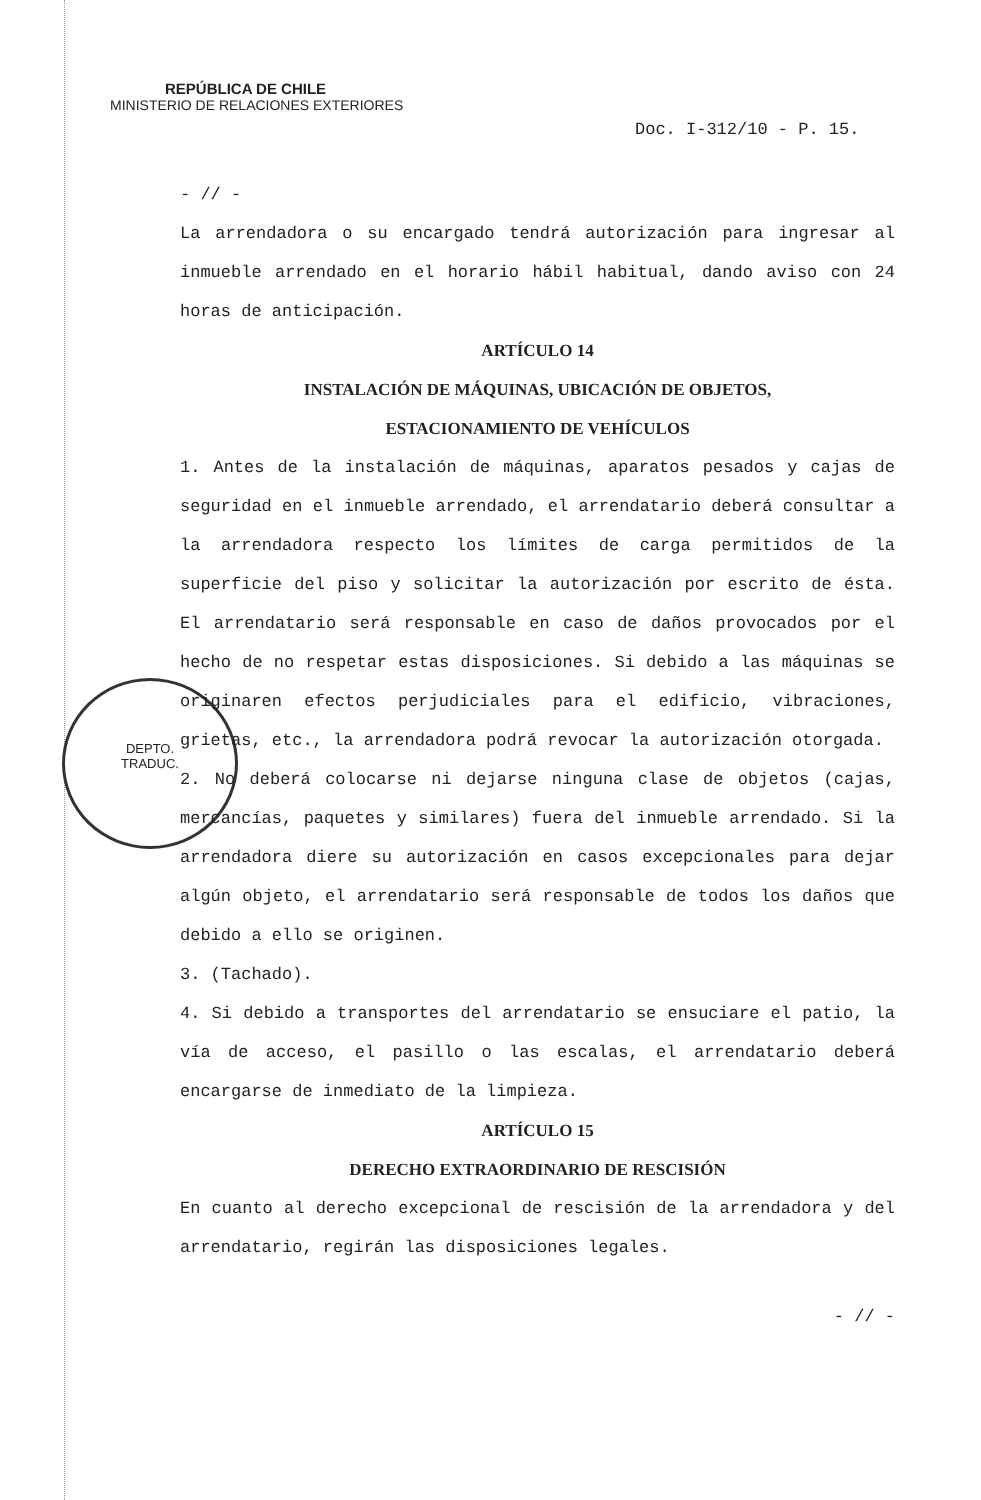REPÚBLICA DE CHILE
MINISTERIO DE RELACIONES EXTERIORES
Doc. I-312/10 - P. 15.
DEPTO.
TRADUC.
- // -
La arrendadora o su encargado tendrá autorización para ingresar al inmueble arrendado en el horario hábil habitual, dando aviso con 24 horas de anticipación.
ARTÍCULO 14
INSTALACIÓN DE MÁQUINAS, UBICACIÓN DE OBJETOS,
ESTACIONAMIENTO DE VEHÍCULOS
1. Antes de la instalación de máquinas, aparatos pesados y cajas de seguridad en el inmueble arrendado, el arrendatario deberá consultar a la arrendadora respecto los límites de carga permitidos de la superficie del piso y solicitar la autorización por escrito de ésta. El arrendatario será responsable en caso de daños provocados por el hecho de no respetar estas disposiciones. Si debido a las máquinas se originaren efectos perjudiciales para el edificio, vibraciones, grietas, etc., la arrendadora podrá revocar la autorización otorgada.
2. No deberá colocarse ni dejarse ninguna clase de objetos (cajas, mercancías, paquetes y similares) fuera del inmueble arrendado. Si la arrendadora diere su autorización en casos excepcionales para dejar algún objeto, el arrendatario será responsable de todos los daños que debido a ello se originen.
3. (Tachado).
4. Si debido a transportes del arrendatario se ensuciare el patio, la vía de acceso, el pasillo o las escalas, el arrendatario deberá encargarse de inmediato de la limpieza.
ARTÍCULO 15
DERECHO EXTRAORDINARIO DE RESCISIÓN
En cuanto al derecho excepcional de rescisión de la arrendadora y del arrendatario, regirán las disposiciones legales.
- // -